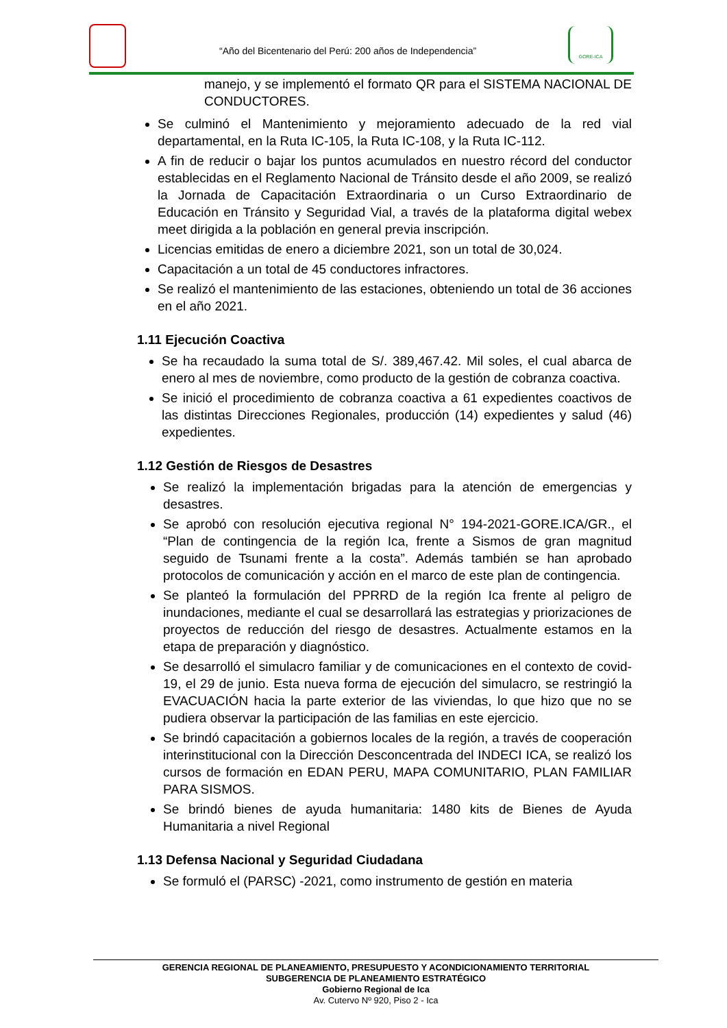“Año del Bicentenario del Perú: 200 años de Independencia”
GORE-ICA
manejo, y se implementó el formato QR para el SISTEMA NACIONAL DE CONDUCTORES.
Se culminó el Mantenimiento y mejoramiento adecuado de la red vial departamental, en la Ruta IC-105, la Ruta IC-108, y la Ruta IC-112.
A fin de reducir o bajar los puntos acumulados en nuestro récord del conductor establecidas en el Reglamento Nacional de Tránsito desde el año 2009, se realizó la Jornada de Capacitación Extraordinaria o un Curso Extraordinario de Educación en Tránsito y Seguridad Vial, a través de la plataforma digital webex meet dirigida a la población en general previa inscripción.
Licencias emitidas de enero a diciembre 2021, son un total de 30,024.
Capacitación a un total de 45 conductores infractores.
Se realizó el mantenimiento de las estaciones, obteniendo un total de 36 acciones en el año 2021.
1.11 Ejecución Coactiva
Se ha recaudado la suma total de S/. 389,467.42. Mil soles, el cual abarca de enero al mes de noviembre, como producto de la gestión de cobranza coactiva.
Se inició el procedimiento de cobranza coactiva a 61 expedientes coactivos de las distintas Direcciones Regionales, producción (14) expedientes y salud (46) expedientes.
1.12 Gestión de Riesgos de Desastres
Se realizó la implementación brigadas para la atención de emergencias y desastres.
Se aprobó con resolución ejecutiva regional N° 194-2021-GORE.ICA/GR., el “Plan de contingencia de la región Ica, frente a Sismos de gran magnitud seguido de Tsunami frente a la costa”. Además también se han aprobado protocolos de comunicación y acción en el marco de este plan de contingencia.
Se planteó la formulación del PPRRD de la región Ica frente al peligro de inundaciones, mediante el cual se desarrollará las estrategias y priorizaciones de proyectos de reducción del riesgo de desastres. Actualmente estamos en la etapa de preparación y diagnóstico.
Se desarrolló el simulacro familiar y de comunicaciones en el contexto de covid-19, el 29 de junio. Esta nueva forma de ejecución del simulacro, se restringió la EVACUACIÓN hacia la parte exterior de las viviendas, lo que hizo que no se pudiera observar la participación de las familias en este ejercicio.
Se brindó capacitación a gobiernos locales de la región, a través de cooperación interinstitucional con la Dirección Desconcentrada del INDECI ICA, se realizó los cursos de formación en EDAN PERU, MAPA COMUNITARIO, PLAN FAMILIAR PARA SISMOS.
Se brindó bienes de ayuda humanitaria: 1480 kits de Bienes de Ayuda Humanitaria a nivel Regional
1.13 Defensa Nacional y Seguridad Ciudadana
Se formuló el (PARSC) -2021, como instrumento de gestión en materia
GERENCIA REGIONAL DE PLANEAMIENTO, PRESUPUESTO Y ACONDICIONAMIENTO TERRITORIAL
SUBGERENCIA DE PLANEAMIENTO ESTRATÉGICO
Gobierno Regional de Ica
Av. Cutervo Nº 920, Piso 2 - Ica